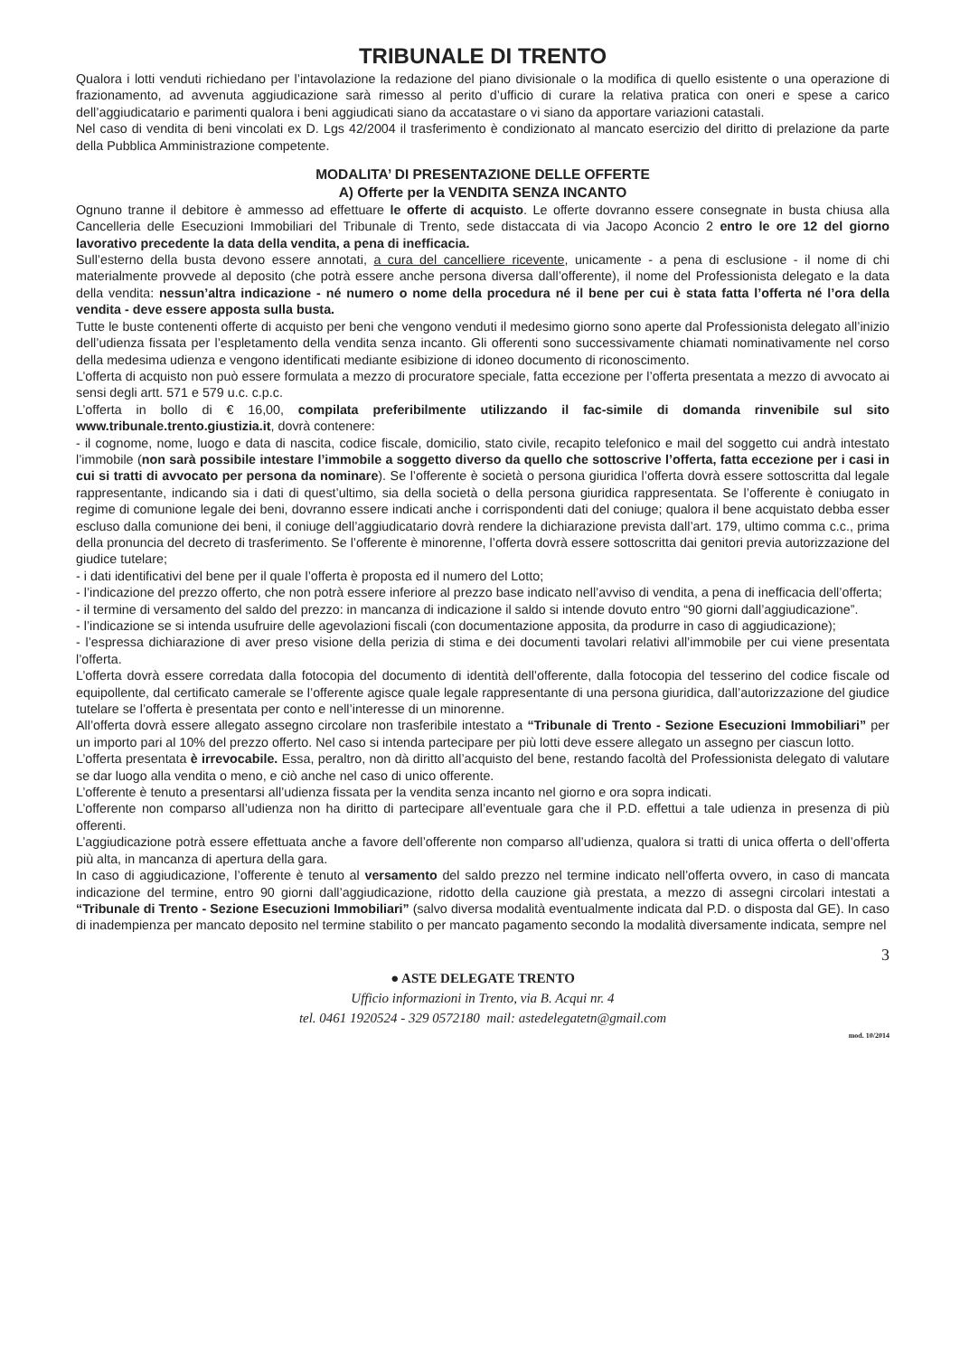TRIBUNALE DI TRENTO
Qualora i lotti venduti richiedano per l’intavolazione la redazione del piano divisionale o la modifica di quello esistente o una operazione di frazionamento, ad avvenuta aggiudicazione sarà rimesso al perito d’ufficio di curare la relativa pratica con oneri e spese a carico dell’aggiudicatario e parimenti qualora i beni aggiudicati siano da accatastare o vi siano da apportare variazioni catastali.
Nel caso di vendita di beni vincolati ex D. Lgs 42/2004 il trasferimento è condizionato al mancato esercizio del diritto di prelazione da parte della Pubblica Amministrazione competente.
MODALITA’ DI PRESENTAZIONE DELLE OFFERTE
A) Offerte per la VENDITA SENZA INCANTO
Ognuno tranne il debitore è ammesso ad effettuare le offerte di acquisto. Le offerte dovranno essere consegnate in busta chiusa alla Cancelleria delle Esecuzioni Immobiliari del Tribunale di Trento, sede distaccata di via Jacopo Aconcio 2 entro le ore 12 del giorno lavorativo precedente la data della vendita, a pena di inefficacia.
Sull’esterno della busta devono essere annotati, a cura del cancelliere ricevente, unicamente - a pena di esclusione - il nome di chi materialmente provvede al deposito (che potrà essere anche persona diversa dall’offerente), il nome del Professionista delegato e la data della vendita: nessun’altra indicazione - né numero o nome della procedura né il bene per cui è stata fatta l’offerta né l’ora della vendita - deve essere apposta sulla busta.
Tutte le buste contenenti offerte di acquisto per beni che vengono venduti il medesimo giorno sono aperte dal Professionista delegato all’inizio dell’udienza fissata per l’espletamento della vendita senza incanto. Gli offerenti sono successivamente chiamati nominativamente nel corso della medesima udienza e vengono identificati mediante esibizione di idoneo documento di riconoscimento.
L’offerta di acquisto non può essere formulata a mezzo di procuratore speciale, fatta eccezione per l’offerta presentata a mezzo di avvocato ai sensi degli artt. 571 e 579 u.c. c.p.c.
L’offerta in bollo di € 16,00, compilata preferibilmente utilizzando il fac-simile di domanda rinvenibile sul sito www.tribunale.trento.giustizia.it, dovrà contenere:
- il cognome, nome, luogo e data di nascita, codice fiscale, domicilio, stato civile, recapito telefonico e mail del soggetto cui andrà intestato l’immobile (non sarà possibile intestare l’immobile a soggetto diverso da quello che sottoscrive l’offerta, fatta eccezione per i casi in cui si tratti di avvocato per persona da nominare). Se l’offerente è società o persona giuridica l’offerta dovrà essere sottoscritta dal legale rappresentante, indicando sia i dati di quest’ultimo, sia della società o della persona giuridica rappresentata. Se l’offerente è coniugato in regime di comunione legale dei beni, dovranno essere indicati anche i corrispondenti dati del coniuge; qualora il bene acquistato debba esser escluso dalla comunione dei beni, il coniuge dell’aggiudicatario dovrà rendere la dichiarazione prevista dall’art. 179, ultimo comma c.c., prima della pronuncia del decreto di trasferimento. Se l’offerente è minorenne, l’offerta dovrà essere sottoscritta dai genitori previa autorizzazione del giudice tutelare;
- i dati identificativi del bene per il quale l’offerta è proposta ed il numero del Lotto;
- l’indicazione del prezzo offerto, che non potrà essere inferiore al prezzo base indicato nell’avviso di vendita, a pena di inefficacia dell’offerta;
- il termine di versamento del saldo del prezzo: in mancanza di indicazione il saldo si intende dovuto entro “90 giorni dall’aggiudicazione”.
- l’indicazione se si intenda usufruire delle agevolazioni fiscali (con documentazione apposita, da produrre in caso di aggiudicazione);
- l’espressa dichiarazione di aver preso visione della perizia di stima e dei documenti tavolari relativi all’immobile per cui viene presentata l’offerta.
L’offerta dovrà essere corredata dalla fotocopia del documento di identità dell’offerente, dalla fotocopia del tesserino del codice fiscale od equipollente, dal certificato camerale se l’offerente agisce quale legale rappresentante di una persona giuridica, dall’autorizzazione del giudice tutelare se l’offerta è presentata per conto e nell’interesse di un minorenne.
All’offerta dovrà essere allegato assegno circolare non trasferibile intestato a “Tribunale di Trento - Sezione Esecuzioni Immobiliari” per un importo pari al 10% del prezzo offerto. Nel caso si intenda partecipare per più lotti deve essere allegato un assegno per ciascun lotto.
L’offerta presentata è irrevocabile. Essa, peraltro, non dà diritto all’acquisto del bene, restando facoltà del Professionista delegato di valutare se dar luogo alla vendita o meno, e ciò anche nel caso di unico offerente.
L’offerente è tenuto a presentarsi all’udienza fissata per la vendita senza incanto nel giorno e ora sopra indicati.
L’offerente non comparso all’udienza non ha diritto di partecipare all’eventuale gara che il P.D. effettui a tale udienza in presenza di più offerenti.
L’aggiudicazione potrà essere effettuata anche a favore dell’offerente non comparso all’udienza, qualora si tratti di unica offerta o dell’offerta più alta, in mancanza di apertura della gara.
In caso di aggiudicazione, l’offerente è tenuto al versamento del saldo prezzo nel termine indicato nell’offerta ovvero, in caso di mancata indicazione del termine, entro 90 giorni dall’aggiudicazione, ridotto della cauzione già prestata, a mezzo di assegni circolari intestati a “Tribunale di Trento - Sezione Esecuzioni Immobiliari” (salvo diversa modalità eventualmente indicata dal P.D. o disposta dal GE). In caso di inadempienza per mancato deposito nel termine stabilito o per mancato pagamento secondo la modalità diversamente indicata, sempre nel
3
● ASTE DELEGATE TRENTO
Ufficio informazioni in Trento, via B. Acqui nr. 4
tel. 0461 1920524 - 329 0572180 mail: astedelegatetn@gmail.com
mod. 10/2014